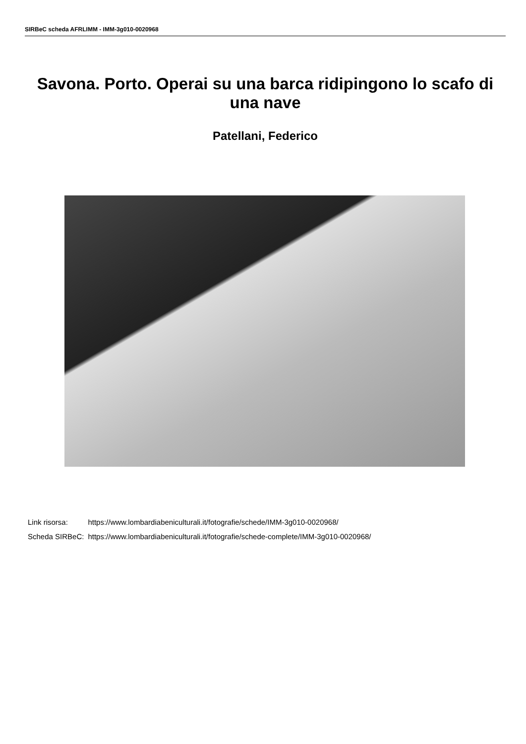SIRBeC scheda AFRLIMM - IMM-3g010-0020968
Savona. Porto. Operai su una barca ridipingono lo scafo di una nave
Patellani, Federico
| Link risorsa: | https://www.lombardiabeniculturali.it/fotografie/schede/IMM-3g010-0020968/ |
| Scheda SIRBeC: | https://www.lombardiabeniculturali.it/fotografie/schede-complete/IMM-3g010-0020968/ |